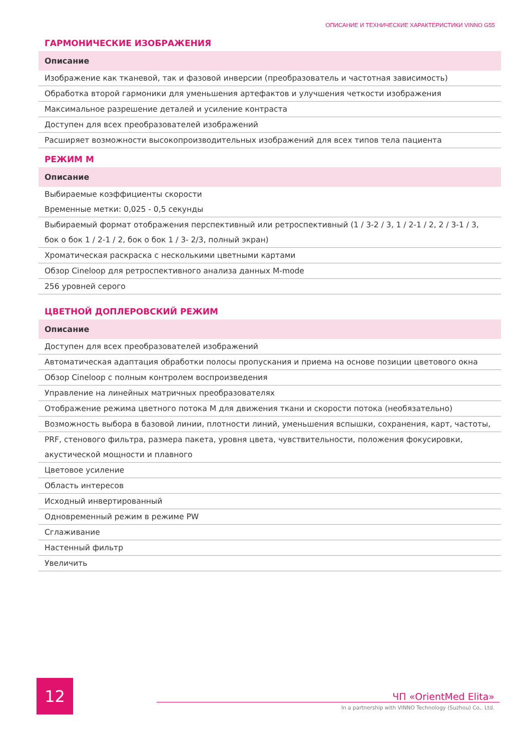ОПИСАНИЕ И ТЕХНИЧЕСКИЕ ХАРАКТЕРИСТИКИ VINNO G55
ГАРМОНИЧЕСКИЕ ИЗОБРАЖЕНИЯ
| Описание |
| --- |
| Изображение как тканевой, так и фазовой инверсии (преобразователь и частотная зависимость) |
| Обработка второй гармоники для уменьшения артефактов и улучшения четкости изображения |
| Максимальное разрешение деталей и усиление контраста |
| Доступен для всех преобразователей изображений |
| Расширяет возможности высокопроизводительных изображений для всех типов тела пациента |
РЕЖИМ M
| Описание |
| --- |
| Выбираемые коэффициенты скорости |
| Временные метки: 0,025 - 0,5 секунды |
| Выбираемый формат отображения перспективный или ретроспективный (1 / 3-2 / 3, 1 / 2-1 / 2, 2 / 3-1 / 3, |
| бок о бок 1 / 2-1 / 2, бок о бок 1 / 3- 2/3, полный экран) |
| Хроматическая раскраска с несколькими цветными картами |
| Обзор Cineloop для ретроспективного анализа данных M-mode |
| 256 уровней серого |
ЦВЕТНОЙ ДОПЛЕРОВСКИЙ РЕЖИМ
| Описание |
| --- |
| Доступен для всех преобразователей изображений |
| Автоматическая адаптация обработки полосы пропускания и приема на основе позиции цветового окна |
| Обзор Cineloop с полным контролем воспроизведения |
| Управление на линейных матричных преобразователях |
| Отображение режима цветного потока M для движения ткани и скорости потока (необязательно) |
| Возможность выбора в базовой линии, плотности линий, уменьшения вспышки, сохранения, карт, частоты, |
| PRF, стенового фильтра, размера пакета, уровня цвета, чувствительности, положения фокусировки, |
| акустической мощности и плавного |
| Цветовое усиление |
| Область интересов |
| Исходный инвертированный |
| Одновременный режим в режиме PW |
| Сглаживание |
| Настенный фильтр |
| Увеличить |
12
ЧП «OrientMed Elita»
In a partnership with VINNO Technology (Suzhou) Co,. Ltd.